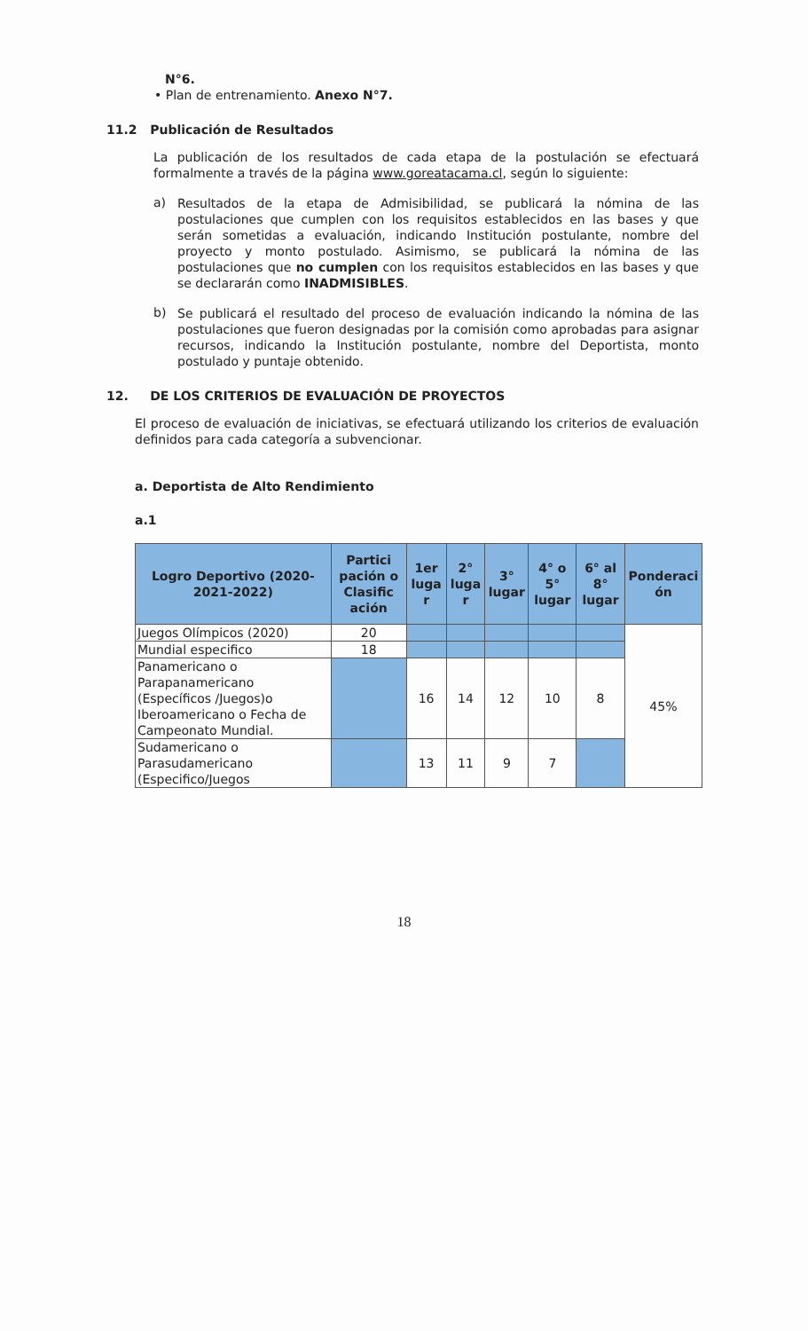N°6.
• Plan de entrenamiento. Anexo N°7.
11.2 Publicación de Resultados
La publicación de los resultados de cada etapa de la postulación se efectuará formalmente a través de la página www.goreatacama.cl, según lo siguiente:
a)
Resultados de la etapa de Admisibilidad, se publicará la nómina de las postulaciones que cumplen con los requisitos establecidos en las bases y que serán sometidas a evaluación, indicando Institución postulante, nombre del proyecto y monto postulado. Asimismo, se publicará la nómina de las postulaciones que no cumplen con los requisitos establecidos en las bases y que se declararán como INADMISIBLES.
b)
Se publicará el resultado del proceso de evaluación indicando la nómina de las postulaciones que fueron designadas por la comisión como aprobadas para asignar recursos, indicando la Institución postulante, nombre del Deportista, monto postulado y puntaje obtenido.
12. DE LOS CRITERIOS DE EVALUACIÓN DE PROYECTOS
El proceso de evaluación de iniciativas, se efectuará utilizando los criterios de evaluación definidos para cada categoría a subvencionar.
a. Deportista de Alto Rendimiento
a.1
| Logro Deportivo (2020-2021-2022) | Partici pación o Clasific ación | 1er luga r | 2° luga r | 3° lugar | 4° o 5° lugar | 6° al 8° lugar | Ponderaci ón |
| --- | --- | --- | --- | --- | --- | --- | --- |
| Juegos Olímpicos (2020) | 20 | | | | | | 45% |
| Mundial especifico | 18 | | | | | | |
| Panamericano o Parapanamericano (Específicos /Juegos)o Iberoamericano o Fecha de Campeonato Mundial. | | 16 | 14 | 12 | 10 | 8 | |
| Sudamericano o Parasudamericano (Especifico/Juegos | | 13 | 11 | 9 | 7 | | |
18